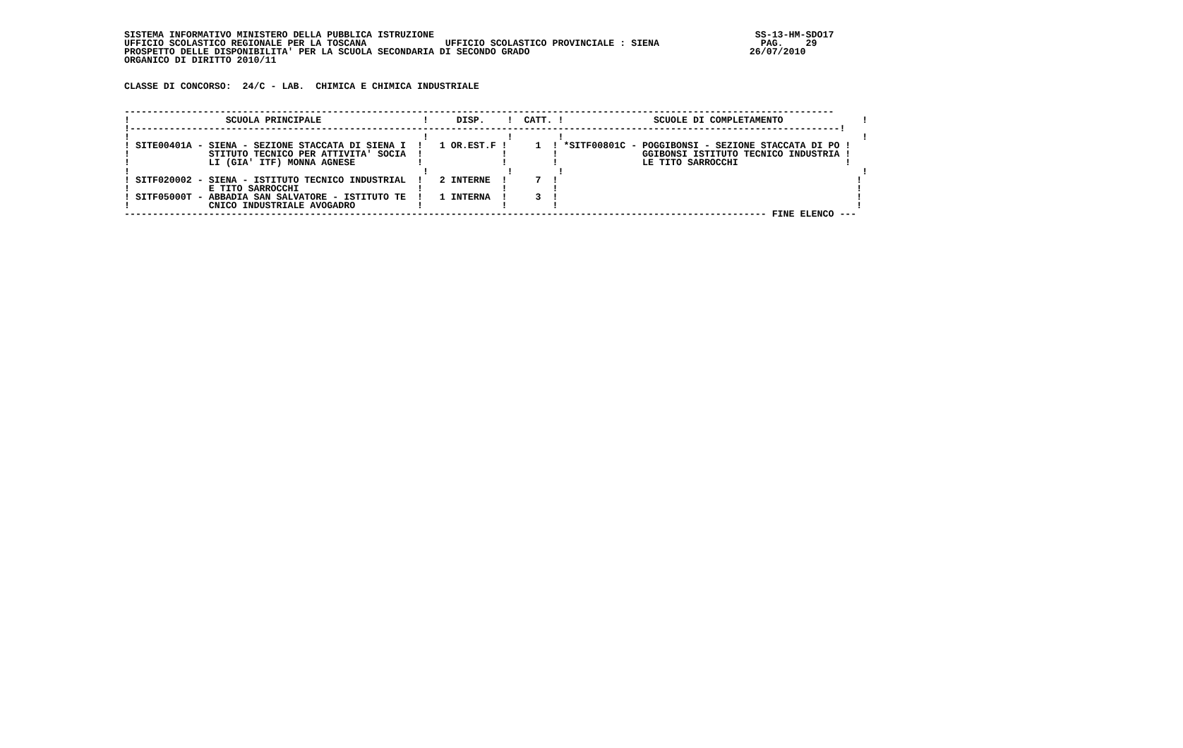SISTEMA INFORMATIVO MINISTERO DELLA PUBBLICA ISTRUZIONE                                                         SS-13-HM-SDO17
UFFICIO SCOLASTICO REGIONALE PER LA TOSCANA              UFFICIO SCOLASTICO PROVINCIALE : SIENA                  PAG.    29
PROSPETTO DELLE DISPONIBILITA' PER LA SCUOLA SECONDARIA DI SECONDO GRADO                                       26/07/2010
ORGANICO DI DIRITTO 2010/11


CLASSE DI CONCORSO:  24/C - LAB.  CHIMICA E CHIMICA INDUSTRIALE


------------------------------------------------------------------------------------------------------------------------------
!                 SCUOLA PRINCIPALE                  !     DISP.    !  CATT. !                SCUOLE DI COMPLETAMENTO              !
!------------------------------------------------------------------------------------------------------------------------------!
!                                                    !              !        !                                                     !
! SITE00401A - SIENA - SEZIONE STACCATA DI SIENA I  !   1 OR.EST.F !     1  ! *SITF00801C - POGGIBONSI - SEZIONE STACCATA DI PO !
!              STITUTO TECNICO PER ATTIVITA' SOCIA  !              !        !               GGIBONSI ISTITUTO TECNICO INDUSTRIA !
!              LI (GIA' ITF) MONNA AGNESE           !              !        !               LE TITO SARROCCHI                   !
!                                                    !              !        !                                                     !
! SITF020002 - SIENA - ISTITUTO TECNICO INDUSTRIAL  !   2 INTERNE  !     7  !                                                     !
!              E TITO SARROCCHI                     !              !        !                                                     !
! SITF05000T - ABBADIA SAN SALVATORE - ISTITUTO TE  !   1 INTERNA  !     3  !                                                     !
!              CNICO INDUSTRIALE AVOGADRO           !              !        !                                                     !
------------------------------------------------------------------------------------------------------------------ FINE ELENCO ---